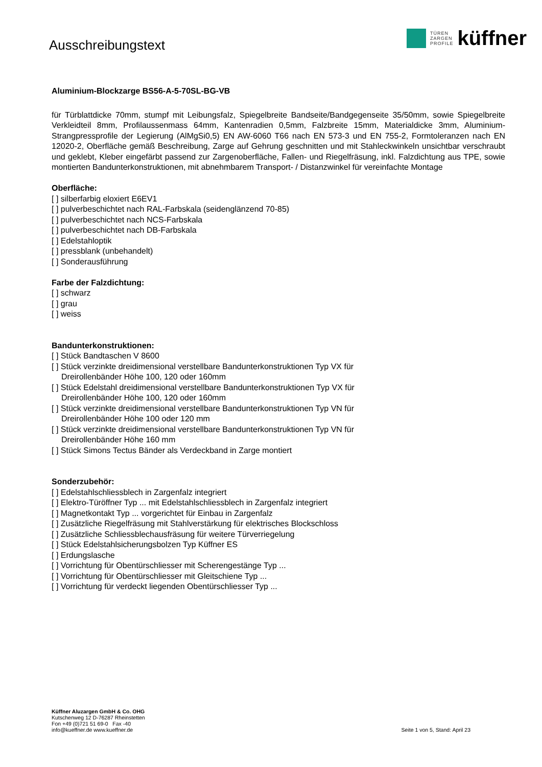Ausschreibungstext
TÜREN
ZARGEN
PROFILE
küffner
Aluminium-Blockzarge BS56-A-5-70SL-BG-VB
für Türblattdicke 70mm, stumpf mit Leibungsfalz, Spiegelbreite Bandseite/Bandgegenseite 35/50mm, sowie Spiegelbreite Verkleidteil 8mm, Profilaussenmass 64mm, Kantenradien 0,5mm, Falzbreite 15mm, Materialdicke 3mm, Aluminium-Strangpressprofile der Legierung (AlMgSi0,5) EN AW-6060 T66 nach EN 573-3 und EN 755-2, Formtoleranzen nach EN 12020-2, Oberfläche gemäß Beschreibung, Zarge auf Gehrung geschnitten und mit Stahleckwinkeln unsichtbar verschraubt und geklebt, Kleber eingefärbt passend zur Zargenoberfläche, Fallen- und Riegelfräsung, inkl. Falzdichtung aus TPE, sowie montierten Bandunterkonstruktionen, mit abnehmbarem Transport- / Distanzwinkel für vereinfachte Montage
Oberfläche:
[ ] silberfarbig eloxiert E6EV1
[ ] pulverbeschichtet nach RAL-Farbskala (seidenglänzend 70-85)
[ ] pulverbeschichtet nach NCS-Farbskala
[ ] pulverbeschichtet nach DB-Farbskala
[ ] Edelstahloptik
[ ] pressblank (unbehandelt)
[ ] Sonderausführung
Farbe der Falzdichtung:
[ ] schwarz
[ ] grau
[ ] weiss
Bandunterkonstruktionen:
[ ] Stück Bandtaschen V 8600
[ ] Stück verzinkte dreidimensional verstellbare Bandunterkonstruktionen Typ VX für
Dreirollenbänder Höhe 100, 120 oder 160mm
[ ] Stück Edelstahl dreidimensional verstellbare Bandunterkonstruktionen Typ VX für
Dreirollenbänder Höhe 100, 120 oder 160mm
[ ] Stück verzinkte dreidimensional verstellbare Bandunterkonstruktionen Typ VN für
Dreirollenbänder Höhe 100 oder 120 mm
[ ] Stück verzinkte dreidimensional verstellbare Bandunterkonstruktionen Typ VN für
Dreirollenbänder Höhe 160 mm
[ ] Stück Simons Tectus Bänder als Verdeckband in Zarge montiert
Sonderzubehör:
[ ] Edelstahlschliessblech in Zargenfalz integriert
[ ] Elektro-Türöffner Typ ... mit Edelstahlschliessblech in Zargenfalz integriert
[ ] Magnetkontakt Typ ... vorgerichtet für Einbau in Zargenfalz
[ ] Zusätzliche Riegelfräsung mit Stahlverstärkung für elektrisches Blockschloss
[ ] Zusätzliche Schliessblechausfräsung für weitere Türverriegelung
[ ] Stück Edelstahlsicherungsbolzen Typ Küffner ES
[ ] Erdungslasche
[ ] Vorrichtung für Obentürschliesser mit Scherengestänge Typ ...
[ ] Vorrichtung für Obentürschliesser mit Gleitschiene Typ ...
[ ] Vorrichtung für verdeckt liegenden Obentürschliesser Typ ...
Küffner Aluzargen GmbH & Co. OHG
Kutschenweg 12 D-76287 Rheinstetten
Fon +49 (0)721 51 69-0 Fax -40
info@kueffner.de www.kueffner.de
Seite 1 von 5, Stand: April 23